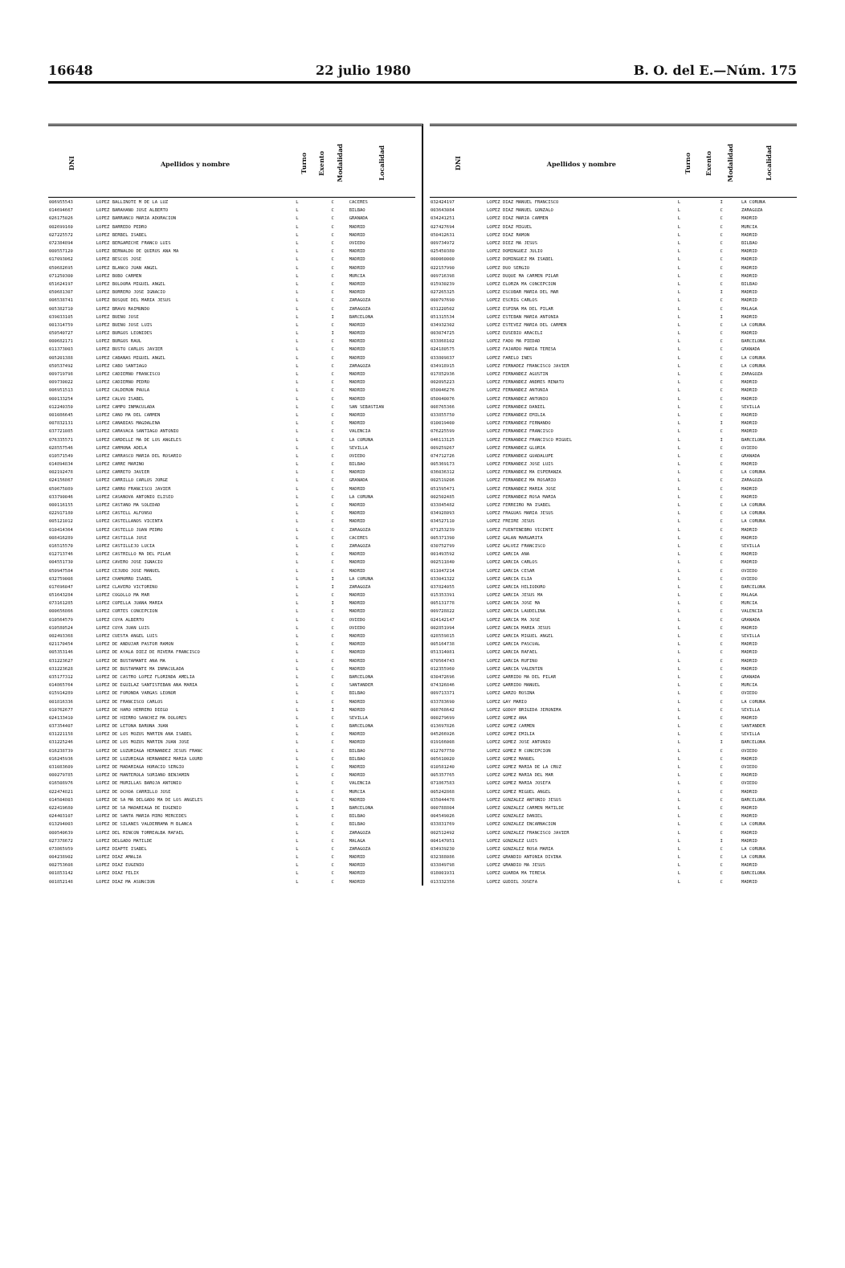16648 22 julio 1980 B. O. del E.—Núm. 175
| DNI | Apellidos y nombre | Turno | Exento | Modalidad | Localidad |
| --- | --- | --- | --- | --- | --- |
| 006955543 | LOPEZ BALLINOTE M DE LA LUZ | L | | C | CACERES |
| 014694667 | LOPEZ BARAHANO JOSE ALBERTO | L | | C | BILBAO |
| 026175026 | LOPEZ BARRANCO MARIA ADORACION | L | | C | GRANADA |
| 002699160 | LOPEZ BARREDO PEDRO | L | | C | MADRID |
| 027225572 | LOPEZ BERBEL ISABEL | L | | C | MADRID |
| 072384894 | LOPEZ BERGARECHE FRANCO LUIS | L | | C | OVIEDO |
| 000557120 | LOPEZ BERNALDO DE QUIROS ANA MA | L | | C | MADRID |
| 017093062 | LOPEZ BESCOS JOSE | L | | C | MADRID |
| 050682695 | LOPEZ BLANCO JUAN ANGEL | L | | C | MADRID |
| 071250300 | LOPEZ BOBO CARMEN | L | | C | MURCIA |
| 051624197 | LOPEZ BOLOORA MIGUEL ANGEL | L | | C | MADRID |
| 050681307 | LOPEZ BORRERO JOSE IGNACIO | L | | C | MADRID |
| 006538741 | LOPEZ BOSQUE DEL MARIA JESUS | L | | C | ZARAGOZA |
| 005382710 | LOPEZ BRAVO RAIMUNDO | L | | C | ZARAGOZA |
| 039033105 | LOPEZ BUENO JOSE | L | | I | BARCELONA |
| 001314759 | LOPEZ BUENO JOSE LUIS | L | | C | MADRID |
| 050540727 | LOPEZ BURGOS LEONIDES | L | | I | MADRID |
| 000682171 | LOPEZ BURGOS RAUL | L | | C | MADRID |
| 011373003 | LOPEZ BUSTO CARLOS JAVIER | L | | C | MADRID |
| 005201388 | LOPEZ CABANAS MIGUEL ANGEL | L | | C | MADRID |
| 050537492 | LOPEZ CABO SANTIAGO | L | | C | ZARAGOZA |
| 009719798 | LOPEZ CADIERNO FRANCISCO | L | | C | MADRID |
| 009730022 | LOPEZ CADIERNO PEDRO | L | | C | MADRID |
| 006951513 | LOPEZ CALDERON PAULA | L | | C | MADRID |
| 000133254 | LOPEZ CALVO ISABEL | L | | C | MADRID |
| 012240350 | LOPEZ CAMPO INMACULADA | L | | C | SAN SEBASTIAN |
| 001086645 | LOPEZ CANO MA DEL CARMEN | L | | C | MADRID |
| 007832131 | LOPEZ CANABIAS MAGDALENA | L | | C | MADRID |
| 037721085 | LOPEZ CARAVACA SANTIAGO ANTONIO | L | | C | VALENCIA |
| 076335571 | LOPEZ CARDELLE MA DE LOS ANGELES | L | | C | LA CORUNA |
| 028557546 | LOPEZ CARMONA ADELA | L | | C | SEVILLA |
| 010571549 | LOPEZ CARRASCO MARIA DEL ROSARIO | L | | C | OVIEDO |
| 014894834 | LOPEZ CARRE MARINO | L | | C | BILBAO |
| 002192478 | LOPEZ CARRETO JAVIER | L | | C | MADRID |
| 024156867 | LOPEZ CARRILLO CARLOS JORGE | L | | C | GRANADA |
| 050675089 | LOPEZ CARRO FRANCISCO JAVIER | L | | C | MADRID |
| 033790046 | LOPEZ CASANOVA ANTONIO ELISEO | L | | C | LA CORUNA |
| 000116155 | LOPEZ CASTANO MA SOLEDAD | L | | C | MADRID |
| 022917180 | LOPEZ CASTELL ALFONSO | L | | C | MADRID |
| 005121012 | LOPEZ CASTELLANOS VICENTA | L | | C | MADRID |
| 010414364 | LOPEZ CASTELLO JUAN PEDRO | L | | C | ZARAGOZA |
| 008416289 | LOPEZ CASTILLA JOSE | L | | C | CACERES |
| 016515570 | LOPEZ CASTILLEJO LUCIA | L | | C | ZARAGOZA |
| 012713746 | LOPEZ CASTRILLO MA DEL PILAR | L | | C | MADRID |
| 004551730 | LOPEZ CAVERO JOSE IGNACIO | L | | C | MADRID |
| 050947584 | LOPEZ CEJUDO JOSE MANUEL | L | | C | MADRID |
| 032759008 | LOPEZ CHAMORRO ISABEL | L | | I | LA CORUNA |
| 017696047 | LOPEZ CLAVERO VICTORINO | L | | I | ZARAGOZA |
| 051643284 | LOPEZ COGOLLO MA MAR | L | | C | MADRID |
| 073161285 | LOPEZ COPELLA JUANA MARIA | L | | I | MADRID |
| 000656866 | LOPEZ CORTES CONCEPCION | L | | C | MADRID |
| 010564579 | LOPEZ COYA ALBERTO | L | | C | OVIEDO |
| 010580524 | LOPEZ COYA JUAN LUIS | L | | C | OVIEDO |
| 002493368 | LOPEZ CUESTA ANGEL LUIS | L | | C | MADRID |
| 021170454 | LOPEZ DE ANDUJAR PASTOR RAMON | L | | C | MADRID |
| 005353146 | LOPEZ DE AYALA DIEZ DE RIVERA FRANCISCO | L | | C | MADRID |
| 031223627 | LOPEZ DE BUSTAMANTE ANA MA | L | | C | MADRID |
| 031223628 | LOPEZ DE BUSTAMANTE MA INMACULADA | L | | C | MADRID |
| 035177312 | LOPEZ DE CASTRO LOPEZ FLORINDA AMELIA | L | | C | BARCELONA |
| 014865764 | LOPEZ DE EGUILAZ SANTISTEBAN ANA MARIA | L | | C | SANTANDER |
| 015914289 | LOPEZ DE FORONDA VARGAS LEONOR | L | | C | BILBAO |
| 001816336 | LOPEZ DE FRANCISCO CARLOS | L | | C | MADRID |
| 010762677 | LOPEZ DE HARO HERRERO DIEGO | L | | I | MADRID |
| 024133410 | LOPEZ DE HIERRO SANCHEZ MA DOLORES | L | | C | SEVILLA |
| 037354407 | LOPEZ DE LETONA BARONA JUAN | L | | C | BARCELONA |
| 031221158 | LOPEZ DE LOS MOZOS MARTIN ANA ISABEL | L | | C | MADRID |
| 031225246 | LOPEZ DE LOS MOZOS MARTIN JUAN JOSE | L | | C | MADRID |
| 016238739 | LOPEZ DE LUZURIAGA HERNANDEZ JESUS FRANC | L | | C | BILBAO |
| 016245936 | LOPEZ DE LUZURIAGA HERNANDEZ MARIA LOURD | L | | C | BILBAO |
| 031083609 | LOPEZ DE MADARIAGA HORACIO SERGIO | L | | C | MADRID |
| 000279785 | LOPEZ DE MANTEROLA SORIANO BENJAMIN | L | | C | MADRID |
| 016508976 | LOPEZ DE MURILLAS BAROJA ANTONIO | L | | C | VALENCIA |
| 022474821 | LOPEZ DE OCHOA CARRILLO JOSE | L | | C | MURCIA |
| 014504803 | LOPEZ DE SA MA DELGADO MA DE LOS ANGELES | L | | C | MADRID |
| 022419680 | LOPEZ DE SA MADARIAGA DE EUGENIO | L | | I | BARCELONA |
| 024403107 | LOPEZ DE SANTA MARIA MIRO MERCEDES | L | | C | BILBAO |
| 013294003 | LOPEZ DE SILANES VALDERRAMA M BLANCA | L | | C | BILBAO |
| 000540639 | LOPEZ DEL RINCON TORREALBA RAFAEL | L | | C | ZARAGOZA |
| 027378672 | LOPEZ DELGADO MATILDE | L | | C | MALAGA |
| 073865959 | LOPEZ DIAPTE ISABEL | L | | C | ZARAGOZA |
| 004238902 | LOPEZ DIAZ AMALIA | L | | C | MADRID |
| 002753608 | LOPEZ DIAZ EUGENIO | L | | C | MADRID |
| 001853142 | LOPEZ DIAZ FELIX | L | | C | MADRID |
| 001852148 | LOPEZ DIAZ MA ASUNCION | L | | C | MADRID |
| DNI | Apellidos y nombre | Turno | Exento | Modalidad | Localidad |
| --- | --- | --- | --- | --- | --- |
| 032424197 | LOPEZ DIAZ MANUEL FRANCISCO | L | | I | LA CORUNA |
| 003643084 | LOPEZ DIAZ MANUEL GONZALO | L | | C | ZARAGOZA |
| 034241251 | LOPEZ DIAZ MARIA CARMEN | L | | C | MADRID |
| 027427694 | LOPEZ DIAZ MIGUEL | L | | C | MURCIA |
| 050412631 | LOPEZ DIAZ RAMON | L | | C | MADRID |
| 009734972 | LOPEZ DIEZ MA JESUS | L | | C | BILBAO |
| 025450380 | LOPEZ DOMINGUEZ JULIO | L | | C | MADRID |
| 000060000 | LOPEZ DOMINGUEZ MA ISABEL | L | | C | MADRID |
| 022157990 | LOPEZ DUO SERGIO | L | | C | MADRID |
| 009716398 | LOPEZ DUQUE MA CARMEN PILAR | L | | C | MADRID |
| 015930239 | LOPEZ ELORZA MA CONCEPCION | L | | C | BILBAO |
| 027265325 | LOPEZ ESCOBAR MARIA DEL MAR | L | | I | MADRID |
| 000797690 | LOPEZ ESCRIG CARLOS | L | | C | MADRID |
| 031220502 | LOPEZ ESPINA MA DEL PILAR | L | | C | MALAGA |
| 051315534 | LOPEZ ESTEBAN MARIA ANTONIA | L | | I | MADRID |
| 034932302 | LOPEZ ESTEVEZ MARIA DEL CARMEN | L | | C | LA CORUNA |
| 003074725 | LOPEZ EUSEBIO ARACELI | L | | C | MADRID |
| 033868102 | LOPEZ FADO MA PIEDAD | L | | C | BARCELONA |
| 024180575 | LOPEZ FAJARDO MARIA TERESA | L | | C | GRANADA |
| 033809837 | LOPEZ FARELO INES | L | | C | LA CORUNA |
| 034918915 | LOPEZ FERNADEZ FRANCISCO JAVIER | L | | C | LA CORUNA |
| 017852936 | LOPEZ FERNANDEZ AGUSTIN | L | | C | ZARAGOZA |
| 002095223 | LOPEZ FERNANDEZ ANDRES RENATO | L | | C | MADRID |
| 050046276 | LOPEZ FERNANDEZ ANTONIA | L | | C | MADRID |
| 050040076 | LOPEZ FERNANDEZ ANTONIO | L | | C | MADRID |
| 008765366 | LOPEZ FERNANDEZ DANIEL | L | | C | SEVILLA |
| 033855750 | LOPEZ FERNANDEZ EMILIA | L | | C | MADRID |
| 010019400 | LOPEZ FERNANDEZ FERNANDO | L | | I | MADRID |
| 076225599 | LOPEZ FERNANDEZ FRANCISCO | L | | C | MADRID |
| 046113125 | LOPEZ FERNANDEZ FRANCISCO MIGUEL | L | | I | BARCELONA |
| 009259267 | LOPEZ FERNANDEZ GLORIA | L | | C | OVIEDO |
| 074712726 | LOPEZ FERNANDEZ GUADALUPE | L | | C | GRANADA |
| 005369173 | LOPEZ FERNANDEZ JOSE LUIS | L | | C | MADRID |
| 036036312 | LOPEZ FERNANDEZ MA ESPERANZA | L | | C | LA CORUNA |
| 002519206 | LOPEZ FERNANDEZ MA ROSARIO | L | | C | ZARAGOZA |
| 051595471 | LOPEZ FERNANDEZ MARIA JOSE | L | | C | MADRID |
| 002502485 | LOPEZ FERNANDEZ ROSA MARIA | L | | C | MADRID |
| 033845482 | LOPEZ FERREIRO MA ISABEL | L | | C | LA CORUNA |
| 034928093 | LOPEZ FRAGUAS MARIA JESUS | L | | C | LA CORUNA |
| 034527110 | LOPEZ FREIRE JESUS | L | | C | LA CORUNA |
| 071253239 | LOPEZ FUENTENEBRO VICENTE | L | | C | MADRID |
| 005371390 | LOPEZ GALAN MARGARITA | L | | C | MADRID |
| 030752799 | LOPEZ GALVEZ FRANCISCO | L | | C | SEVILLA |
| 001493592 | LOPEZ GARCIA ANA | L | | C | MADRID |
| 002511840 | LOPEZ GARCIA CARLOS | L | | C | MADRID |
| 011047214 | LOPEZ GARCIA CESAR | L | | C | OVIEDO |
| 033041322 | LOPEZ GARCIA ELIA | L | | C | OVIEDO |
| 037824055 | LOPEZ GARCIA HELIODORO | L | | C | BARCELONA |
| 015353391 | LOPEZ GARCIA JESUS MA | L | | C | MALAGA |
| 005131778 | LOPEZ GARCIA JOSE MA | L | | C | MURCIA |
| 009728822 | LOPEZ GARCIA LAUDELINA | L | | C | VALENCIA |
| 024142147 | LOPEZ GARCIA MA JOSE | L | | C | GRANADA |
| 002851994 | LOPEZ GARCIA MARIA JESUS | L | | C | MADRID |
| 028559815 | LOPEZ GARCIA MIGUEL ANGEL | L | | C | SEVILLA |
| 005164738 | LOPEZ GARCIA PASCUAL | L | | C | MADRID |
| 051314081 | LOPEZ GARCIA RAFAEL | L | | C | MADRID |
| 070564743 | LOPEZ GARCIA RUFINO | L | | C | MADRID |
| 012355960 | LOPEZ GARCIA VALENTIN | L | | C | MADRID |
| 030472696 | LOPEZ GARRIDO MA DEL PILAR | L | | C | GRANADA |
| 074326846 | LOPEZ GARRIDO MANUEL | L | | C | MURCIA |
| 009713371 | LOPEZ GARZO ROSINA | L | | C | OVIEDO |
| 033783690 | LOPEZ GAY MARIO | L | | C | LA CORUNA |
| 008768642 | LOPEZ GODOY BRIGIDA JERONIMA | L | | C | SEVILLA |
| 000279699 | LOPEZ GOMEZ ANA | L | | C | MADRID |
| 013697826 | LOPEZ GOMEZ CARMEN | L | | C | SANTANDER |
| 045266926 | LOPEZ GOMEZ EMILIA | L | | C | SEVILLA |
| 019166008 | LOPEZ GOMEZ JOSE ANTONIO | L | | I | BARCELONA |
| 012707750 | LOPEZ GOMEZ M CONCEPCION | L | | C | OVIEDO |
| 005610020 | LOPEZ GOMEZ MANUEL | L | | C | MADRID |
| 010581240 | LOPEZ GOMEZ MARIA DE LA CRUZ | L | | C | OVIEDO |
| 005357765 | LOPEZ GOMEZ MARIA DEL MAR | L | | C | MADRID |
| 071867583 | LOPEZ GOMEZ MARIA JOSEFA | L | | C | OVIEDO |
| 005242868 | LOPEZ GOMEZ MIGUEL ANGEL | L | | C | MADRID |
| 035044478 | LOPEZ GONZALEZ ANTONIO JESUS | L | | C | BARCELONA |
| 000788804 | LOPEZ GONZALEZ CARMEN MATILDE | L | | C | MADRID |
| 004549026 | LOPEZ GONZALEZ DANIEL | L | | C | MADRID |
| 033831769 | LOPEZ GONZALEZ ENCARNACION | L | | C | LA CORUNA |
| 002512492 | LOPEZ GONZALEZ FRANCISCO JAVIER | L | | C | MADRID |
| 004147051 | LOPEZ GONZALEZ LUIS | L | | I | MADRID |
| 034939230 | LOPEZ GONZALEZ ROSA MARIA | L | | C | LA CORUNA |
| 032388086 | LOPEZ GRANDIO ANTONIA DIVINA | L | | C | LA CORUNA |
| 033849798 | LOPEZ GRANDIO MA JESUS | L | | C | MADRID |
| 018001931 | LOPEZ GUARDA MA TERESA | L | | C | BARCELONA |
| 013332356 | LOPEZ GUDIEL JOSEFA | L | | C | MADRID |